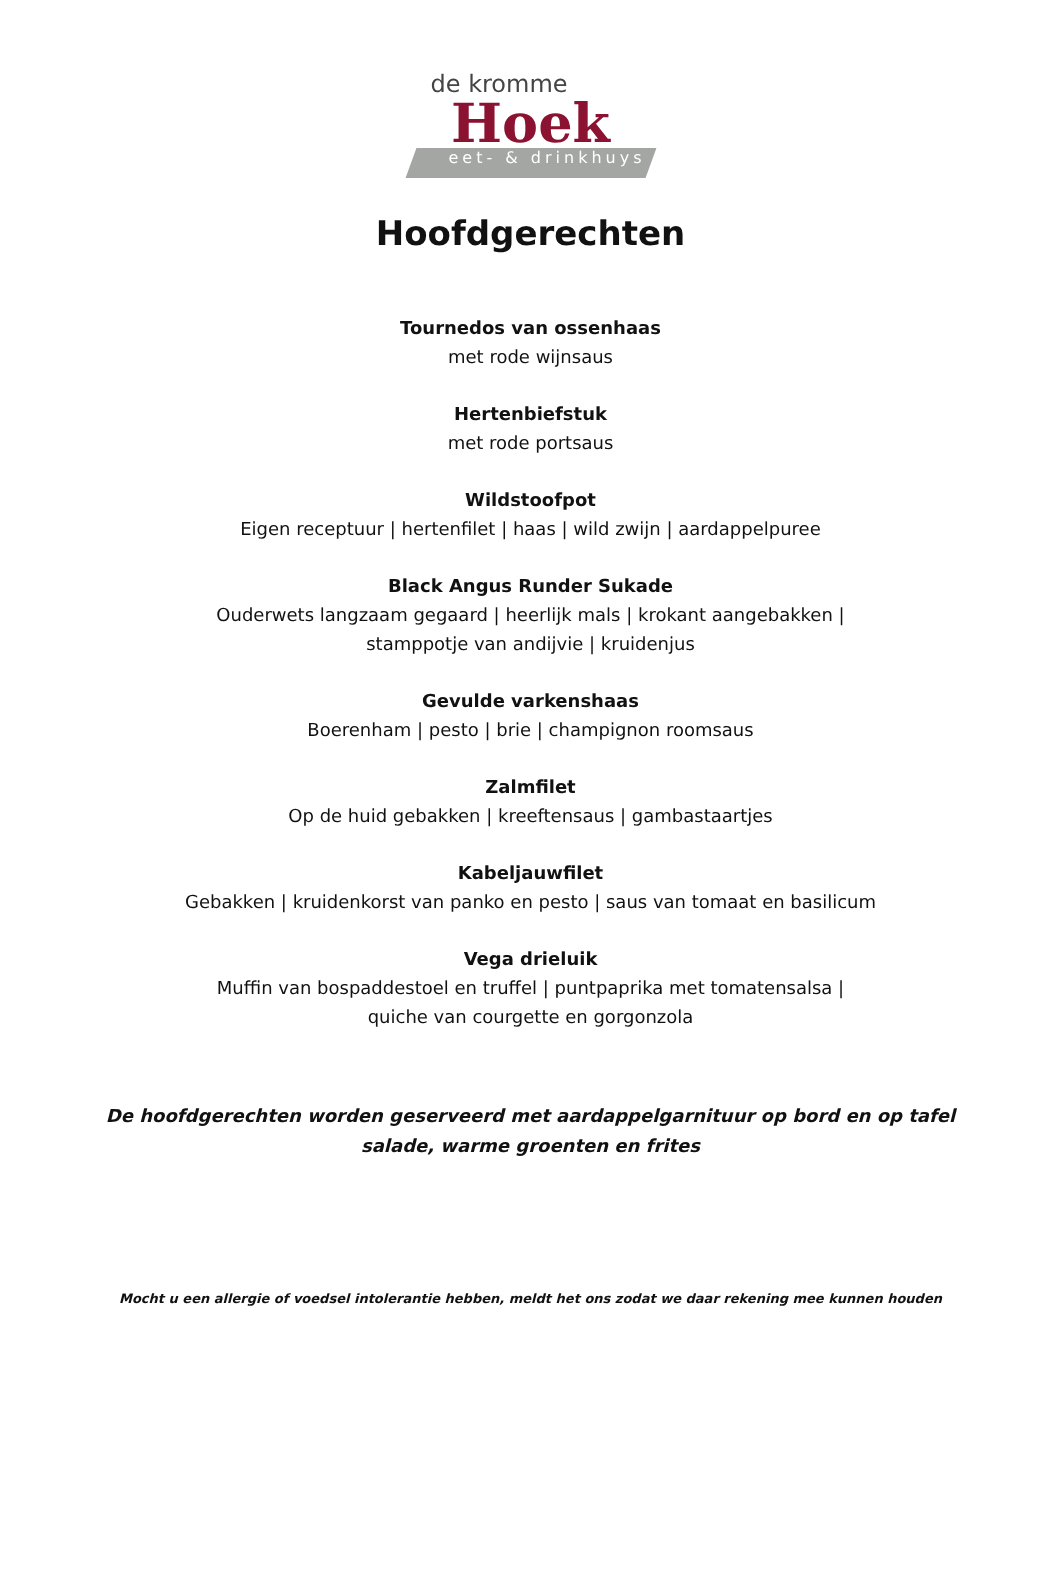de kromme
Hoek
eet- & drinkhuys
Hoofdgerechten
Tournedos van ossenhaas
met rode wijnsaus
Hertenbiefstuk
met rode portsaus
Wildstoofpot
Eigen receptuur | hertenfilet | haas | wild zwijn | aardappelpuree
Black Angus Runder Sukade
Ouderwets langzaam gegaard | heerlijk mals | krokant aangebakken |
stamppotje van andijvie | kruidenjus
Gevulde varkenshaas
Boerenham | pesto | brie | champignon roomsaus
Zalmfilet
Op de huid gebakken | kreeftensaus | gambastaartjes
Kabeljauwfilet
Gebakken | kruidenkorst van panko en pesto | saus van tomaat en basilicum
Vega drieluik
Muffin van bospaddestoel en truffel | puntpaprika met tomatensalsa |
quiche van courgette en gorgonzola
De hoofdgerechten worden geserveerd met aardappelgarnituur op bord en op tafel
salade, warme groenten en frites
Mocht u een allergie of voedsel intolerantie hebben, meldt het ons zodat we daar rekening mee kunnen houden